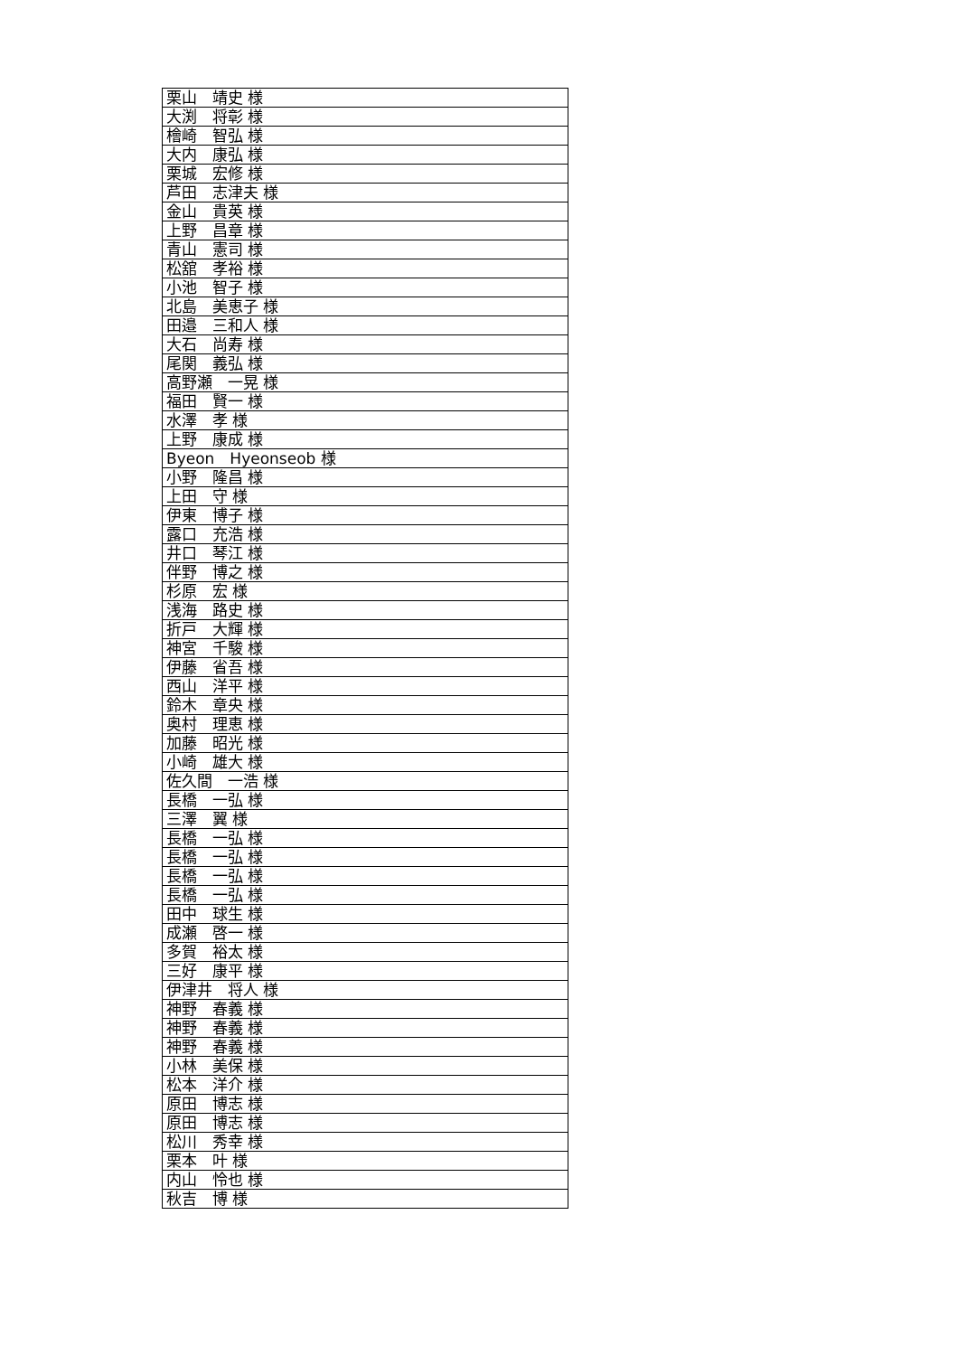| 栗山 靖史 様 |
| 大渕 将彰 様 |
| 檜崎 智弘 様 |
| 大内 康弘 様 |
| 栗城 宏修 様 |
| 芦田 志津夫 様 |
| 金山 貴英 様 |
| 上野 昌章 様 |
| 青山 憲司 様 |
| 松舘 孝裕 様 |
| 小池 智子 様 |
| 北島 美恵子 様 |
| 田邉 三和人 様 |
| 大石 尚寿 様 |
| 尾関 義弘 様 |
| 高野瀬 一晃 様 |
| 福田 賢一 様 |
| 水澤 孝 様 |
| 上野 康成 様 |
| Byeon Hyeonseob 様 |
| 小野 隆昌 様 |
| 上田 守 様 |
| 伊東 博子 様 |
| 露口 充浩 様 |
| 井口 琴江 様 |
| 伴野 博之 様 |
| 杉原 宏 様 |
| 浅海 路史 様 |
| 折戸 大輝 様 |
| 神宮 千駿 様 |
| 伊藤 省吾 様 |
| 西山 洋平 様 |
| 鈴木 章央 様 |
| 奥村 理恵 様 |
| 加藤 昭光 様 |
| 小崎 雄大 様 |
| 佐久間 一浩 様 |
| 長橋 一弘 様 |
| 三澤 翼 様 |
| 長橋 一弘 様 |
| 長橋 一弘 様 |
| 長橋 一弘 様 |
| 長橋 一弘 様 |
| 田中 球生 様 |
| 成瀬 啓一 様 |
| 多賀 裕太 様 |
| 三好 康平 様 |
| 伊津井 将人 様 |
| 神野 春義 様 |
| 神野 春義 様 |
| 神野 春義 様 |
| 小林 美保 様 |
| 松本 洋介 様 |
| 原田 博志 様 |
| 原田 博志 様 |
| 松川 秀幸 様 |
| 栗本 叶 様 |
| 内山 怜也 様 |
| 秋吉 博 様 |